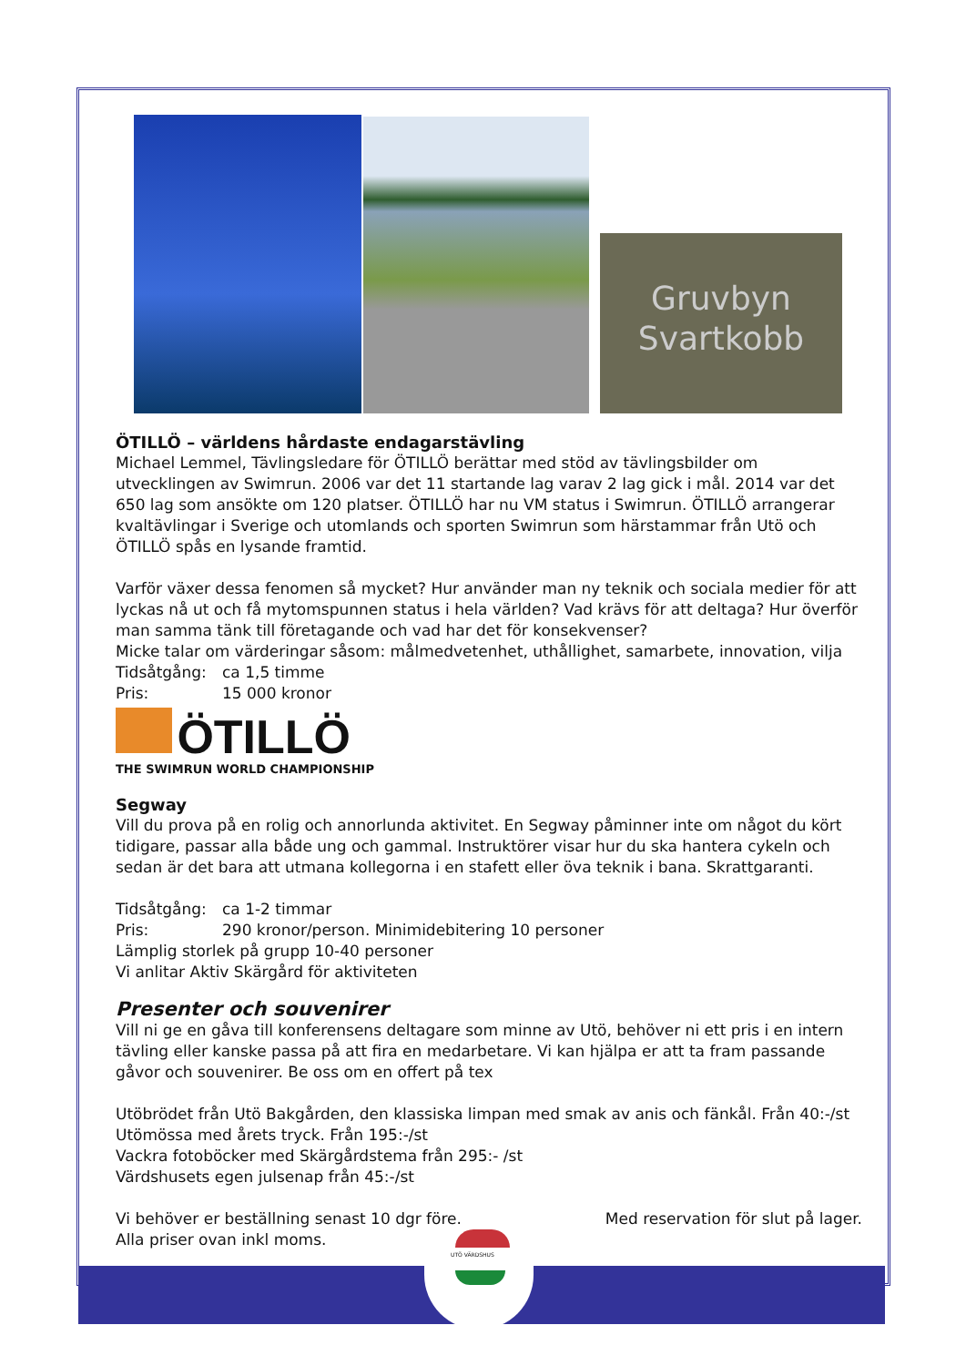Gruvbyn
Svartkobb
ÖTILLÖ – världens hårdaste endagarstävling
Michael Lemmel, Tävlingsledare för ÖTILLÖ berättar med stöd av tävlingsbilder om utvecklingen av Swimrun. 2006 var det 11 startande lag varav 2 lag gick i mål. 2014 var det 650 lag som ansökte om 120 platser. ÖTILLÖ har nu VM status i Swimrun. ÖTILLÖ arrangerar kvaltävlingar i Sverige och utomlands och sporten Swimrun som härstammar från Utö och ÖTILLÖ spås en lysande framtid.
Varför växer dessa fenomen så mycket? Hur använder man ny teknik och sociala medier för att lyckas nå ut och få mytomspunnen status i hela världen? Vad krävs för att deltaga? Hur överför man samma tänk till företagande och vad har det för konsekvenser?
Micke talar om värderingar såsom: målmedvetenhet, uthållighet, samarbete, innovation, vilja
Tidsåtgång: ca 1,5 timme
Pris: 15 000 kronor
ÖTILLÖ
THE SWIMRUN WORLD CHAMPIONSHIP
Segway
Vill du prova på en rolig och annorlunda aktivitet. En Segway påminner inte om något du kört tidigare, passar alla både ung och gammal. Instruktörer visar hur du ska hantera cykeln och sedan är det bara att utmana kollegorna i en stafett eller öva teknik i bana. Skrattgaranti.
Tidsåtgång: ca 1-2 timmar
Pris: 290 kronor/person. Minimidebitering 10 personer
Lämplig storlek på grupp 10-40 personer
Vi anlitar Aktiv Skärgård för aktiviteten
Presenter och souvenirer
Vill ni ge en gåva till konferensens deltagare som minne av Utö, behöver ni ett pris i en intern tävling eller kanske passa på att fira en medarbetare. Vi kan hjälpa er att ta fram passande gåvor och souvenirer. Be oss om en offert på tex
Utöbrödet från Utö Bakgården, den klassiska limpan med smak av anis och fänkål. Från 40:-/st
Utömössa med årets tryck. Från 195:-/st
Vackra fotoböcker med Skärgårdstema från 295:- /st
Värdshusets egen julsenap från 45:-/st
Vi behöver er beställning senast 10 dgr före.
Med reservation för slut på lager.
Alla priser ovan inkl moms.
UTÖ VÄRDSHUS